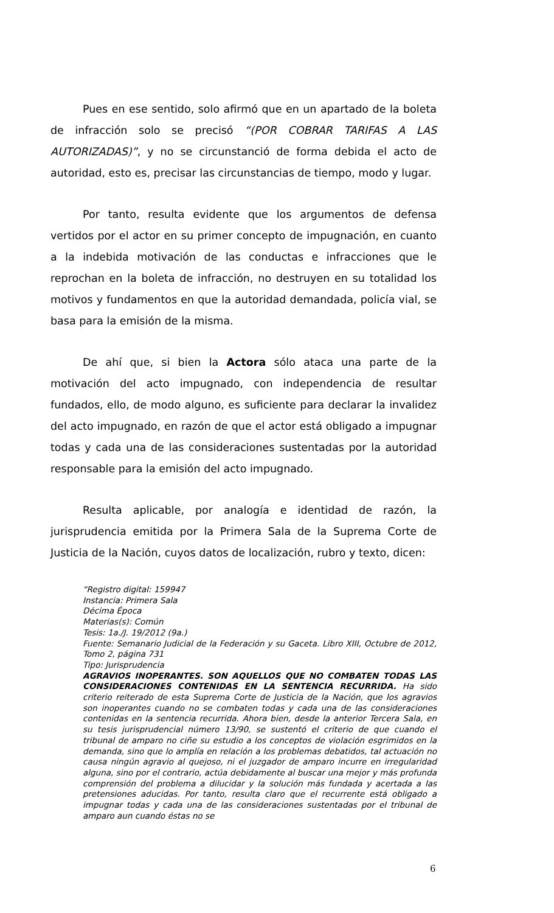Pues en ese sentido, solo afirmó que en un apartado de la boleta de infracción solo se precisó “(POR COBRAR TARIFAS A LAS AUTORIZADAS)”, y no se circunstanció de forma debida el acto de autoridad, esto es, precisar las circunstancias de tiempo, modo y lugar.
Por tanto, resulta evidente que los argumentos de defensa vertidos por el actor en su primer concepto de impugnación, en cuanto a la indebida motivación de las conductas e infracciones que le reprochan en la boleta de infracción, no destruyen en su totalidad los motivos y fundamentos en que la autoridad demandada, policía vial, se basa para la emisión de la misma.
De ahí que, si bien la Actora sólo ataca una parte de la motivación del acto impugnado, con independencia de resultar fundados, ello, de modo alguno, es suficiente para declarar la invalidez del acto impugnado, en razón de que el actor está obligado a impugnar todas y cada una de las consideraciones sustentadas por la autoridad responsable para la emisión del acto impugnado.
Resulta aplicable, por analogía e identidad de razón, la jurisprudencia emitida por la Primera Sala de la Suprema Corte de Justicia de la Nación, cuyos datos de localización, rubro y texto, dicen:
“Registro digital: 159947
Instancia: Primera Sala
Décima Época
Materias(s): Común
Tesis: 1a./J. 19/2012 (9a.)
Fuente: Semanario Judicial de la Federación y su Gaceta. Libro XIII, Octubre de 2012, Tomo 2, página 731
Tipo: Jurisprudencia
AGRAVIOS INOPERANTES. SON AQUELLOS QUE NO COMBATEN TODAS LAS CONSIDERACIONES CONTENIDAS EN LA SENTENCIA RECURRIDA. Ha sido criterio reiterado de esta Suprema Corte de Justicia de la Nación, que los agravios son inoperantes cuando no se combaten todas y cada una de las consideraciones contenidas en la sentencia recurrida. Ahora bien, desde la anterior Tercera Sala, en su tesis jurisprudencial número 13/90, se sustentó el criterio de que cuando el tribunal de amparo no ciñe su estudio a los conceptos de violación esgrimidos en la demanda, sino que lo amplía en relación a los problemas debatidos, tal actuación no causa ningún agravio al quejoso, ni el juzgador de amparo incurre en irregularidad alguna, sino por el contrario, actúa debidamente al buscar una mejor y más profunda comprensión del problema a dilucidar y la solución más fundada y acertada a las pretensiones aducidas. Por tanto, resulta claro que el recurrente está obligado a impugnar todas y cada una de las consideraciones sustentadas por el tribunal de amparo aun cuando éstas no se
6